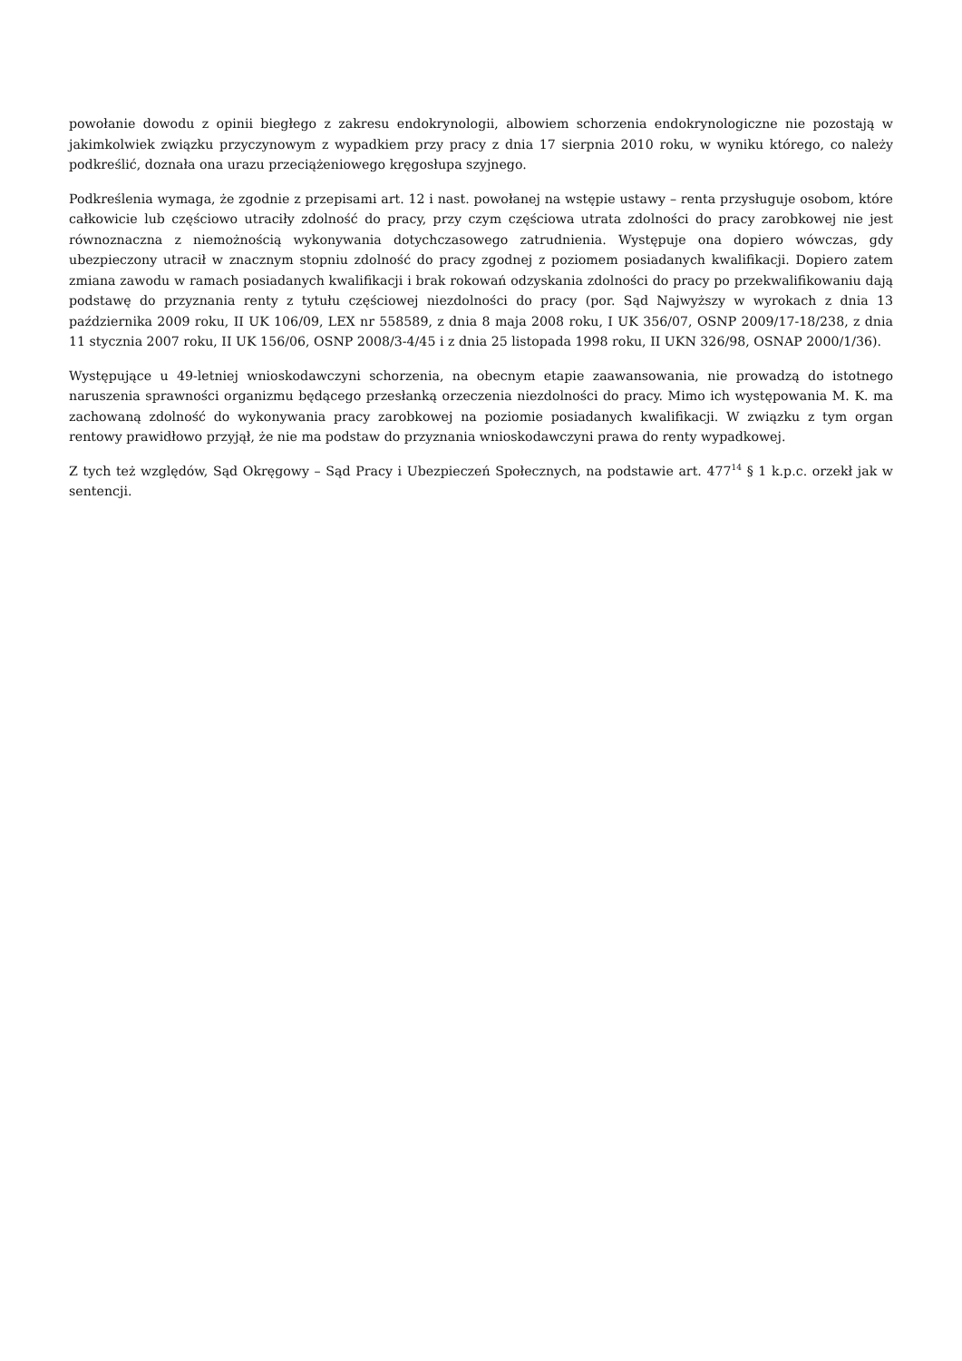powołanie dowodu z opinii biegłego z zakresu endokrynologii, albowiem schorzenia endokrynologiczne nie pozostają w jakimkolwiek związku przyczynowym z wypadkiem przy pracy z dnia 17 sierpnia 2010 roku, w wyniku którego, co należy podkreślić, doznała ona urazu przeciążeniowego kręgosłupa szyjnego.
Podkreślenia wymaga, że zgodnie z przepisami art. 12 i nast. powołanej na wstępie ustawy – renta przysługuje osobom, które całkowicie lub częściowo utraciły zdolność do pracy, przy czym częściowa utrata zdolności do pracy zarobkowej nie jest równoznaczna z niemożnością wykonywania dotychczasowego zatrudnienia. Występuje ona dopiero wówczas, gdy ubezpieczony utracił w znacznym stopniu zdolność do pracy zgodnej z poziomem posiadanych kwalifikacji. Dopiero zatem zmiana zawodu w ramach posiadanych kwalifikacji i brak rokowań odzyskania zdolności do pracy po przekwalifikowaniu dają podstawę do przyznania renty z tytułu częściowej niezdolności do pracy (por. Sąd Najwyższy w wyrokach z dnia 13 października 2009 roku, II UK 106/09, LEX nr 558589, z dnia 8 maja 2008 roku, I UK 356/07, OSNP 2009/17-18/238, z dnia 11 stycznia 2007 roku, II UK 156/06, OSNP 2008/3-4/45 i z dnia 25 listopada 1998 roku, II UKN 326/98, OSNAP 2000/1/36).
Występujące u 49-letniej wnioskodawczyni schorzenia, na obecnym etapie zaawansowania, nie prowadzą do istotnego naruszenia sprawności organizmu będącego przesłanką orzeczenia niezdolności do pracy. Mimo ich występowania M. K. ma zachowaną zdolność do wykonywania pracy zarobkowej na poziomie posiadanych kwalifikacji. W związku z tym organ rentowy prawidłowo przyjął, że nie ma podstaw do przyznania wnioskodawczyni prawa do renty wypadkowej.
Z tych też względów, Sąd Okręgowy – Sąd Pracy i Ubezpieczeń Społecznych, na podstawie art. 477<sup>14</sup> § 1 k.p.c. orzekł jak w sentencji.